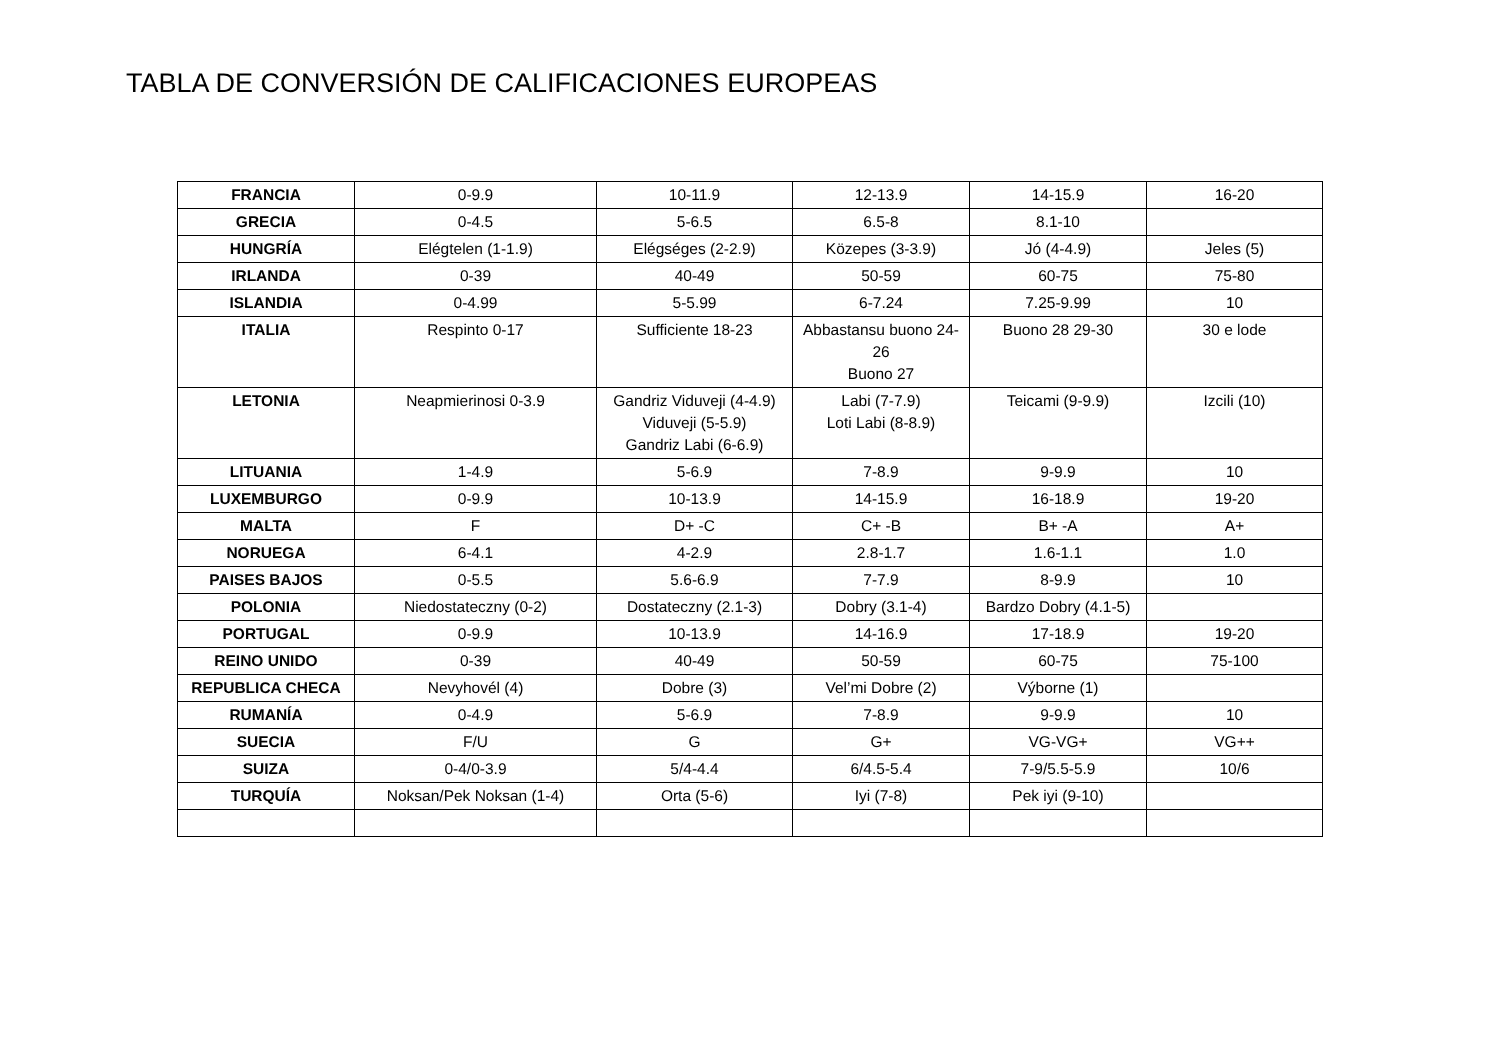TABLA DE CONVERSIÓN DE CALIFICACIONES EUROPEAS
| FRANCIA | 0-9.9 | 10-11.9 | 12-13.9 | 14-15.9 | 16-20 |
| GRECIA | 0-4.5 | 5-6.5 | 6.5-8 | 8.1-10 | |
| HUNGRÍA | Elégtelen (1-1.9) | Elégséges (2-2.9) | Közepes (3-3.9) | Jó (4-4.9) | Jeles (5) |
| IRLANDA | 0-39 | 40-49 | 50-59 | 60-75 | 75-80 |
| ISLANDIA | 0-4.99 | 5-5.99 | 6-7.24 | 7.25-9.99 | 10 |
| ITALIA | Respinto 0-17 | Sufficiente 18-23 | Abbastansu buono 24-26 Buono 27 | Buono 28 29-30 | 30 e lode |
| LETONIA | Neapmierinosi 0-3.9 | Gandriz Viduveji (4-4.9) Viduveji (5-5.9) Gandriz Labi (6-6.9) | Labi (7-7.9) Loti Labi (8-8.9) | Teicami (9-9.9) | Izcili (10) |
| LITUANIA | 1-4.9 | 5-6.9 | 7-8.9 | 9-9.9 | 10 |
| LUXEMBURGO | 0-9.9 | 10-13.9 | 14-15.9 | 16-18.9 | 19-20 |
| MALTA | F | D+ -C | C+ -B | B+ -A | A+ |
| NORUEGA | 6-4.1 | 4-2.9 | 2.8-1.7 | 1.6-1.1 | 1.0 |
| PAISES BAJOS | 0-5.5 | 5.6-6.9 | 7-7.9 | 8-9.9 | 10 |
| POLONIA | Niedostateczny (0-2) | Dostateczny (2.1-3) | Dobry (3.1-4) | Bardzo Dobry (4.1-5) | |
| PORTUGAL | 0-9.9 | 10-13.9 | 14-16.9 | 17-18.9 | 19-20 |
| REINO UNIDO | 0-39 | 40-49 | 50-59 | 60-75 | 75-100 |
| REPUBLICA CHECA | Nevyhovél (4) | Dobre (3) | Vel’mi Dobre (2) | Výborne (1) | |
| RUMANÍA | 0-4.9 | 5-6.9 | 7-8.9 | 9-9.9 | 10 |
| SUECIA | F/U | G | G+ | VG-VG+ | VG++ |
| SUIZA | 0-4/0-3.9 | 5/4-4.4 | 6/4.5-5.4 | 7-9/5.5-5.9 | 10/6 |
| TURQUÍA | Noksan/Pek Noksan (1-4) | Orta (5-6) | Iyi (7-8) | Pek iyi (9-10) | |